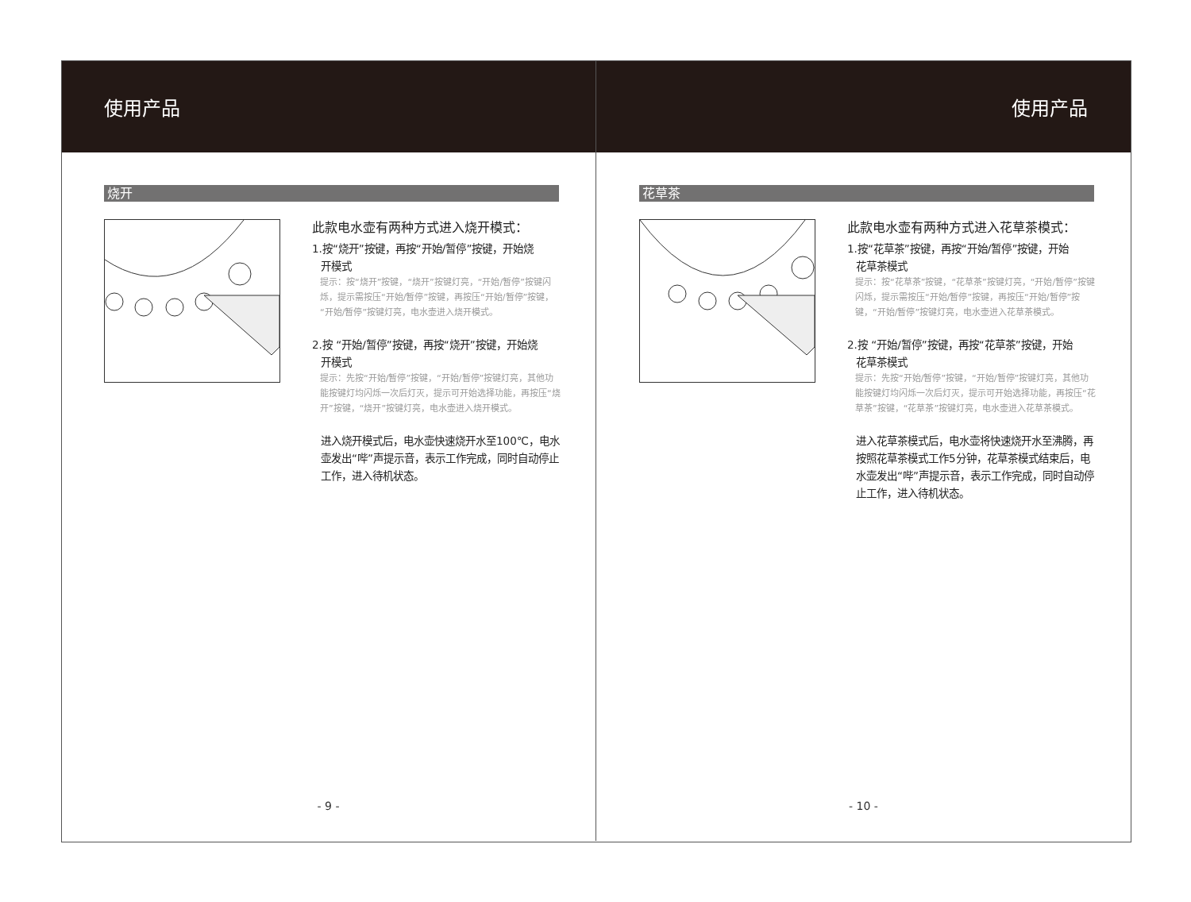使用产品
烧开
此款电水壶有两种方式进入烧开模式：
1.按“烧开”按键，再按“开始/暂停”按键，开始烧
开模式
提示：按“烧开”按键，“烧开”按键灯亮，“开始/暂停”按键闪烁，提示需按压“开始/暂停”按键，再按压“开始/暂停”按键，“开始/暂停”按键灯亮，电水壶进入烧开模式。
2.按 “开始/暂停”按键，再按“烧开”按键，开始烧
开模式
提示：先按“开始/暂停”按键，“开始/暂停”按键灯亮，其他功能按键灯均闪烁一次后灯灭，提示可开始选择功能，再按压“烧开”按键，“烧开”按键灯亮，电水壶进入烧开模式。
进入烧开模式后，电水壶快速烧开水至100℃，电水壶发出“哔”声提示音，表示工作完成，同时自动停止工作，进入待机状态。
- 9 -
使用产品
花草茶
此款电水壶有两种方式进入花草茶模式：
1.按“花草茶”按键，再按“开始/暂停”按键，开始
花草茶模式
提示：按“花草茶”按键，“花草茶”按键灯亮，“开始/暂停”按键闪烁，提示需按压“开始/暂停”按键，再按压“开始/暂停”按键，“开始/暂停”按键灯亮，电水壶进入花草茶模式。
2.按 “开始/暂停”按键，再按“花草茶”按键，开始
花草茶模式
提示：先按“开始/暂停”按键，“开始/暂停”按键灯亮，其他功能按键灯均闪烁一次后灯灭，提示可开始选择功能，再按压“花草茶”按键，“花草茶”按键灯亮，电水壶进入花草茶模式。
进入花草茶模式后，电水壶将快速烧开水至沸腾，再按照花草茶模式工作5分钟，花草茶模式结束后，电水壶发出“哔”声提示音，表示工作完成，同时自动停止工作，进入待机状态。
- 10 -